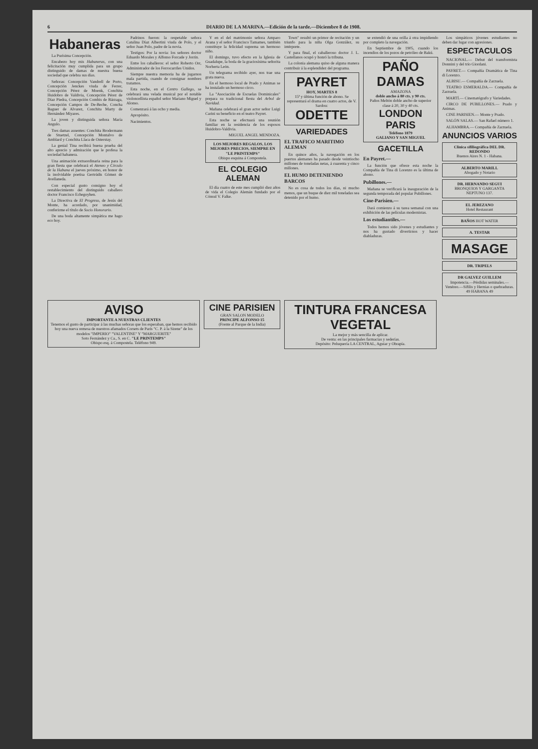6 DIARIO DE LA MARINA.—Edición de la tarde.—Diciembre 8 de 1908.
Habaneras
La Purísima Concepción.
Encabezo hoy mis Habaneras, con una felicitación muy cumplida para un grupo distinguido de damas de nuestra buena sociedad que celebra sus días.
Señoras: Concepción Vandrell de Porto, Concepción Jenckes viuda de Ferrer, Concepción Pérez de Moenk, Conchita Huidobro de Valdivia, Concepción Pérez de Díaz Piedra, Concepción Combis de Bárzaga, Concepción Campos de De-Beche, Concha Baguer de Alvarez, Conchita Marty de Hernández Miyares.
La joven y distinguida señora María Angulo.
Tres damas ausentes: Conchita Brodermann de Stuetzel, Concepción Montalvo de Amblard y Conchita Llaca de Osterstay.
La genial Tina recibirá buena prueba del alto aprecio y admiración que le profesa la sociedad habanera.
Una animación extraordinaria reina para la gran fiesta que celebrará el Ateneo y Círculo de la Habana el jueves próximo, en honor de la inolvidable poetisa Gertrúdis Gómez de Avellaneda.
Con especial gusto consigno hoy el restablecimiento del distinguido caballero doctor Francisco Echegoyhen.
La Directiva de El Progreso, de Jesús del Monte, ha acordado, por unanimidad, conferirme el título de Socio Honorario.
De una boda altamente simpática me hago eco hoy.
Padrinos fueron: la respetable señora Catalina Díaz Albertini viuda de Polo, y el señor Juan Polo, padre de la novia.
Testigos: Por la novia: los señores doctor Eduardo Morales y Alfonso Forcade y Jorrín.
Entre los caballeros: el señor Roberto Orr, Administrador de los Ferrocarriles Unidos.
Siempre nuestra memoria ha de jugarnos mala partida, cuando de consignar nombres tratamos.
Esta noche, en el Centro Gallego, se celebrará una velada musical por el notable violoncellista español señor Mariano Miguel y Alonso.
Comenzará á las ocho y media.
Apropósito.
Nacimientos.
Y en el del matrimonio señora Amparo Arana y el señor Francisco Tamames, también constituye la felicidad suprema un hermoso niño.
El domingo, tuvo efecto en la Iglesia de Guadalupe, la boda de la graciosísima señorita Norberta León.
Un telegrama recibido ayer, nos trae una grata nueva.
En el hermoso local de Prado y Animas se ha instalado un hermoso circo.
La "Asociación de Escuelas Dominicales" prepara su tradicional fiesta del Arbol de Navidad.
Mañana celebrará el gran actor señor Luigi Carini su beneficio en el teatro Payret.
Esta noche se efectuará una reunión familiar en la residencia de los esposos Huidobro-Valdivia.
MIGUEL ANGEL MENDOZA.
LOS MEJORES REGALOS, LOS MEJORES PRECIOS, SIEMPRE EN "LE PRINTEMPS"
Obispo esquina á Compostela.
EL COLEGIO ALEMAN
El día cuatro de este mes cumplió diez años de vida el Colegio Alemán fundado por el Cónsul V. Falke.
Town" resultó un primor de recitación y un triunfo para la niña Olga González, su intérprete.
Y para final, el caballeroso doctor J. L. Castellanos ocupó y honró la tribuna.
La colonia alemana quiso de alguna manera contribuir á la esplendidez del programa.
PAYRET
HOY, MARTES 8
15ª y última función de abono. Se representará el drama en cuatro actos, de V. Sardou:
ODETTE
VARIEDADES
EL TRAFICO MARITIMO ALEMAN
En quince años, la navegación en los puertos alemanes ha pasado desde veintiocho millones de toneladas netas, á cuarenta y cinco millones.
EL HUMO DETENIENDO BARCOS
No es cosa de todos los días, ni mucho menos, que un buque de diez mil toneladas sea detenido por el humo.
se extendió de una orilla á otra impidiendo por completo la navegación.
En Septiembre de 1905, cuando los incendios de los pozos de petróleo de Bakú.
PAÑO DAMAS
AMAZONA
doble ancho á 80 cts. y 90 cts.
Paños Meltón doble ancho de superior clase á 20, 30 y 40 cts.
LONDON PARIS
Teléfono 1879
GALIANO Y SAN MIGUEL
GACETILLA
En Payret.—
La función que ofrece esta noche la Compañía de Tina di Lorenzo es la última de abono.
Pubillones.—
Mañana se verificará la inauguración de la segunda temporada del popular Pubillones.
Cine-Parisien.—
Dará comienzo á su tarea semanal con una exhibición de las películas modernistas.
Los estudiantiles.—
Todos hemos sido jóvenes y estudiantes y nos ha gustado divertirnos y hacer diabladuras.
Los simpáticos jóvenes estudiantes no deben dar lugar con agresiones.
ESPECTACULOS
NACIONAL.— Debut del transformista Donnini y del trío Giordani.
PAYRET.— Compañía Dramática de Tina di Lorenzo.
ALBISU.— Compañía de Zarzuela.
TEATRO ESMERALDA.— Compañía de Zarzuela.
MARTÍ.— Cinematógrafo y Variedades.
CIRCO DE PUBILLONES.— Prado y Animas.
CINE PARISIEN.— Monte y Prado.
SALÓN SALAS.— San Rafael número 1.
ALHAMBRA.— Compañía de Zarzuela.
ANUNCIOS VARIOS
Clínica sifiliográfica DEL DR. REDONDO
Buenos Aires N. 1 - Habana.
ALBERTO MARILL
Abogado y Notario
DR. HERNANDO SEGUI
BRONQUIOS Y GARGANTA
NEPTUNO 137.
EL JEREZANO
Hotel Restaurant
BAÑOS HOT WATER
A. TESTAR
MASAGE
DR. TRIPELS
DR GALVEZ GUILLEM
Impotencia.—Pérdidas seminales.—Venéreo.—Sífilis y Hernias o quebraduras.
49 HABANA 49
AVISO
IMPORTANTE A NUESTRAS CLIENTES
Tenemos el gusto de participar á las muchas señoras que los esperaban, que hemos recibido hoy una nueva remesa de nuestros afamados Corsets de París "C. P. á la Sirene" de los modelos "IMPERIO" "VALENTINE" Y "MARGUERITE"
Soto Fernández y Ca., S. en C. "LE PRINTEMPS"
Obispo esq. á Compostela. Teléfono 949.
CINE PARISIEN
GRAN SALON MODELO
PRINCIPE ALFONSO 15
(Frente al Parque de la India)
TINTURA FRANCESA VEGETAL
La mejor y más sencilla de aplicar.
De venta: en las principales farmacias y sederías.
Depósito: Peluquería LA CENTRAL, Aguiar y Obrapía.